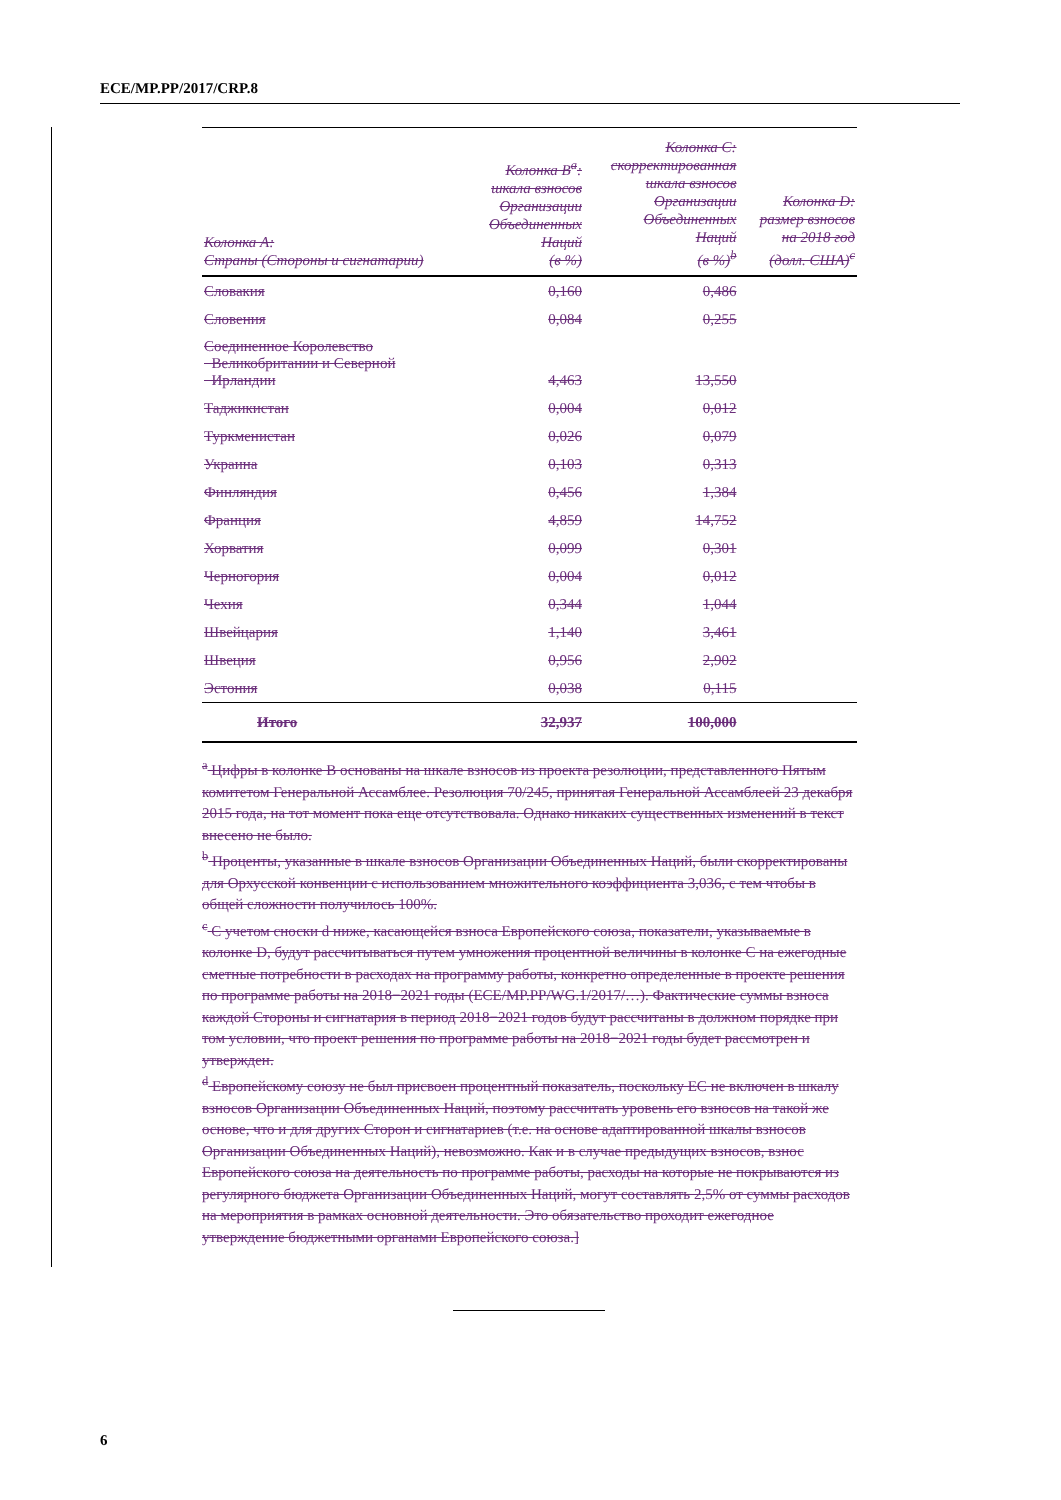ECE/MP.PP/2017/CRP.8
| Колонка A: Страны (Стороны и сигнатарии) | Колонка B<sup>a</sup>: шкала взносов Организации Объединенных Наций (в %) | Колонка C: скорректированная шкала взносов Организации Объединенных Наций (в %)<sup>b</sup> | Колонка D: размер взносов на 2018 год (долл. США)<sup>c</sup> |
| --- | --- | --- | --- |
| Словакия | 0,160 | 0,486 | |
| Словения | 0,084 | 0,255 | |
| Соединенное Королевство Великобритании и Северной Ирландии | 4,463 | 13,550 | |
| Таджикистан | 0,004 | 0,012 | |
| Туркменистан | 0,026 | 0,079 | |
| Украина | 0,103 | 0,313 | |
| Финляндия | 0,456 | 1,384 | |
| Франция | 4,859 | 14,752 | |
| Хорватия | 0,099 | 0,301 | |
| Черногория | 0,004 | 0,012 | |
| Чехия | 0,344 | 1,044 | |
| Швейцария | 1,140 | 3,461 | |
| Швеция | 0,956 | 2,902 | |
| Эстония | 0,038 | 0,115 | |
| Итого | 32,937 | 100,000 | |
<sup>a</sup> Цифры в колонке B основаны на шкале взносов из проекта резолюции, представленного Пятым комитетом Генеральной Ассамблее. Резолюция 70/245, принятая Генеральной Ассамблеей 23 декабря 2015 года, на тот момент пока еще отсутствовала. Однако никаких существенных изменений в текст внесено не было.
<sup>b</sup> Проценты, указанные в шкале взносов Организации Объединенных Наций, были скорректированы для Орхусской конвенции с использованием множительного коэффициента 3,036, с тем чтобы в общей сложности получилось 100%.
<sup>c</sup> С учетом сноски d ниже, касающейся взноса Европейского союза, показатели, указываемые в колонке D, будут рассчитываться путем умножения процентной величины в колонке C на ежегодные сметные потребности в расходах на программу работы, конкретно определенные в проекте решения по программе работы на 2018−2021 годы (ECE/MP.PP/WG.1/2017/…). Фактические суммы взноса каждой Стороны и сигнатария в период 2018−2021 годов будут рассчитаны в должном порядке при том условии, что проект решения по программе работы на 2018−2021 годы будет рассмотрен и утвержден.
<sup>d</sup> Европейскому союзу не был присвоен процентный показатель, поскольку ЕС не включен в шкалу взносов Организации Объединенных Наций, поэтому рассчитать уровень его взносов на такой же основе, что и для других Сторон и сигнатариев (т.е. на основе адаптированной шкалы взносов Организации Объединенных Наций), невозможно. Как и в случае предыдущих взносов, взнос Европейского союза на деятельность по программе работы, расходы на которые не покрываются из регулярного бюджета Организации Объединенных Наций, могут составлять 2,5% от суммы расходов на мероприятия в рамках основной деятельности. Это обязательство проходит ежегодное утверждение бюджетными органами Европейского союза.]
6